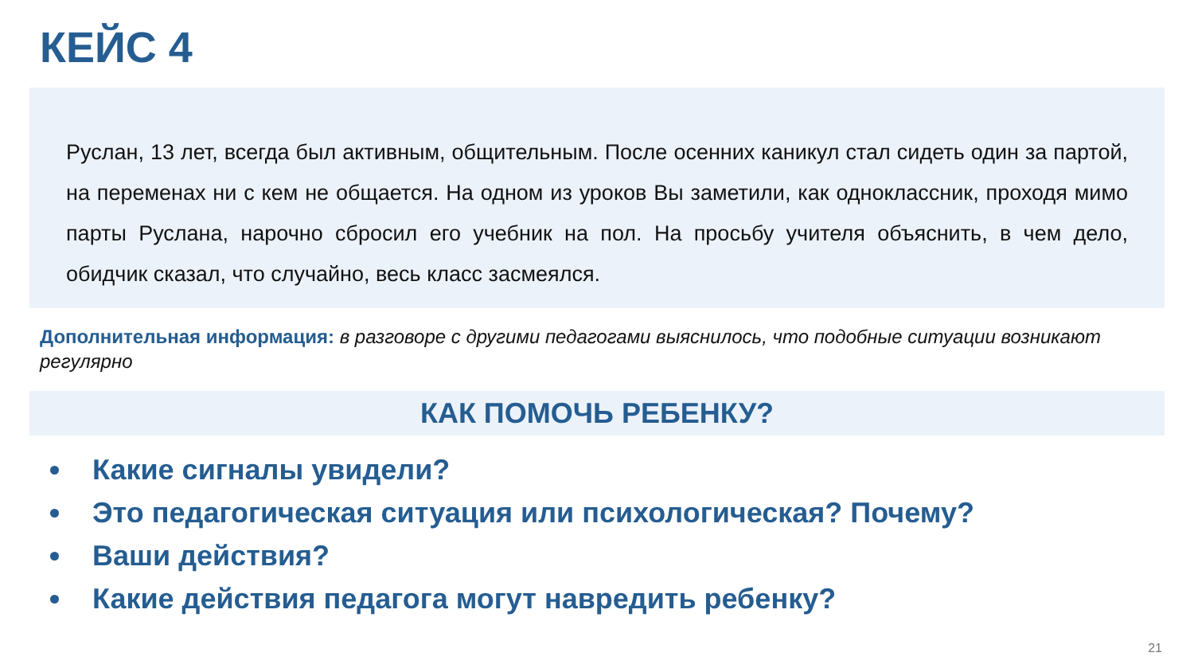КЕЙС 4
Руслан, 13 лет, всегда был активным, общительным. После осенних каникул стал сидеть один за партой, на переменах ни с кем не общается. На одном из уроков Вы заметили, как одноклассник, проходя мимо парты Руслана, нарочно сбросил его учебник на пол. На просьбу учителя объяснить, в чем дело, обидчик сказал, что случайно, весь класс засмеялся.
Дополнительная информация: в разговоре с другими педагогами выяснилось, что подобные ситуации возникают регулярно
КАК ПОМОЧЬ РЕБЕНКУ?
Какие сигналы увидели?
Это педагогическая ситуация или психологическая? Почему?
Ваши действия?
Какие действия педагога могут навредить ребенку?
21